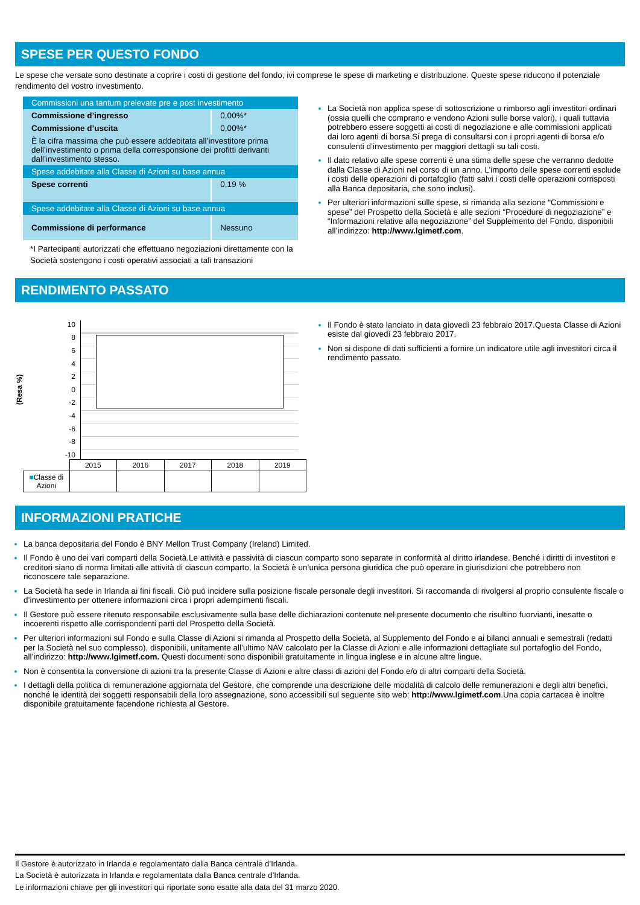SPESE PER QUESTO FONDO
Le spese che versate sono destinate a coprire i costi di gestione del fondo, ivi comprese le spese di marketing e distribuzione. Queste spese riducono il potenziale rendimento del vostro investimento.
| Commissioni una tantum prelevate pre e post investimento | |
| Commissione d’ingresso | 0,00%* |
| Commissione d’uscita | 0,00%* |
| È la cifra massima che può essere addebitata all’investitore prima dell’investimento o prima della corresponsione dei profitti derivanti dall’investimento stesso. | |
| Spese addebitate alla Classe di Azioni su base annua | |
| Spese correnti | 0,19 % |
| Spese addebitate alla Classe di Azioni su base annua | |
| Commissione di performance | Nessuno |
*I Partecipanti autorizzati che effettuano negoziazioni direttamente con la Società sostengono i costi operativi associati a tali transazioni
La Società non applica spese di sottoscrizione o rimborso agli investitori ordinari (ossia quelli che comprano e vendono Azioni sulle borse valori), i quali tuttavia potrebbero essere soggetti ai costi di negoziazione e alle commissioni applicati dai loro agenti di borsa.Si prega di consultarsi con i propri agenti di borsa e/o consulenti d’investimento per maggiori dettagli su tali costi.
Il dato relativo alle spese correnti è una stima delle spese che verranno dedotte dalla Classe di Azioni nel corso di un anno. L’importo delle spese correnti esclude i costi delle operazioni di portafoglio (fatti salvi i costi delle operazioni corrisposti alla Banca depositaria, che sono inclusi).
Per ulteriori informazioni sulle spese, si rimanda alla sezione “Commissioni e spese” del Prospetto della Società e alle sezioni “Procedure di negoziazione” e “Informazioni relative alla negoziazione” del Supplemento del Fondo, disponibili all’indirizzo: http://www.lgimetf.com.
RENDIMENTO PASSATO
(Resa %)
10
86420
-2
-4
-6
-8
-10
| | 2015 | 2016 | 2017 | 2018 | 2019 |
| ■ Classe di Azioni | | | | | |
Il Fondo è stato lanciato in data giovedì 23 febbraio 2017.Questa Classe di Azioni esiste dal giovedì 23 febbraio 2017.
Non si dispone di dati sufficienti a fornire un indicatore utile agli investitori circa il rendimento passato.
INFORMAZIONI PRATICHE
La banca depositaria del Fondo è BNY Mellon Trust Company (Ireland) Limited.
Il Fondo è uno dei vari comparti della Società.Le attività e passività di ciascun comparto sono separate in conformità al diritto irlandese. Benché i diritti di investitori e creditori siano di norma limitati alle attività di ciascun comparto, la Società è un’unica persona giuridica che può operare in giurisdizioni che potrebbero non riconoscere tale separazione.
La Società ha sede in Irlanda ai fini fiscali. Ciò può incidere sulla posizione fiscale personale degli investitori. Si raccomanda di rivolgersi al proprio consulente fiscale o d’investimento per ottenere informazioni circa i propri adempimenti fiscali.
Il Gestore può essere ritenuto responsabile esclusivamente sulla base delle dichiarazioni contenute nel presente documento che risultino fuorvianti, inesatte o incoerenti rispetto alle corrispondenti parti del Prospetto della Società.
Per ulteriori informazioni sul Fondo e sulla Classe di Azioni si rimanda al Prospetto della Società, al Supplemento del Fondo e ai bilanci annuali e semestrali (redatti per la Società nel suo complesso), disponibili, unitamente all’ultimo NAV calcolato per la Classe di Azioni e alle informazioni dettagliate sul portafoglio del Fondo, all’indirizzo: http://www.lgimetf.com. Questi documenti sono disponibili gratuitamente in lingua inglese e in alcune altre lingue.
Non è consentita la conversione di azioni tra la presente Classe di Azioni e altre classi di azioni del Fondo e/o di altri comparti della Società.
I dettagli della politica di remunerazione aggiornata del Gestore, che comprende una descrizione delle modalità di calcolo delle remunerazioni e degli altri benefici, nonché le identità dei soggetti responsabili della loro assegnazione, sono accessibili sul seguente sito web: http://www.lgimetf.com.Una copia cartacea è inoltre disponibile gratuitamente facendone richiesta al Gestore.
Il Gestore è autorizzato in Irlanda e regolamentato dalla Banca centrale d’Irlanda.
La Società è autorizzata in Irlanda e regolamentata dalla Banca centrale d’Irlanda.
Le informazioni chiave per gli investitori qui riportate sono esatte alla data del 31 marzo 2020.